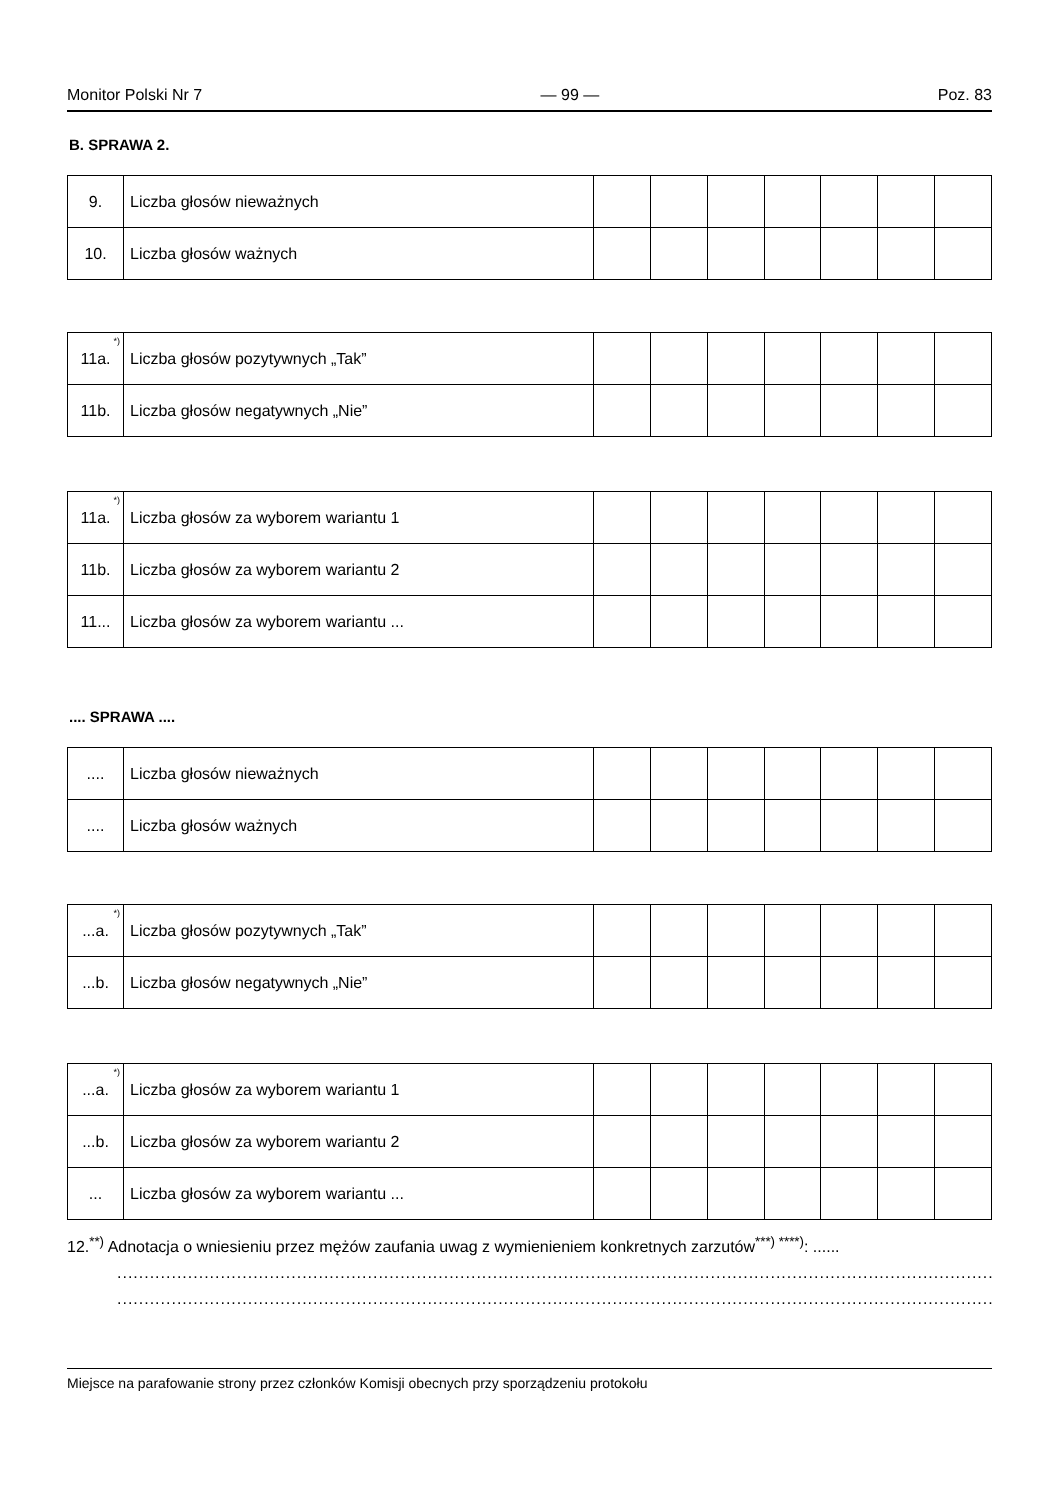Monitor Polski Nr 7 — 99 — Poz. 83
B. SPRAWA 2.
| 9. | Liczba głosów nieważnych | | | | | | | |
| 10. | Liczba głosów ważnych | | | | | | | |
| 11a.<sup>*)</sup> | Liczba głosów pozytywnych „Tak” | | | | | | | |
| 11b. | Liczba głosów negatywnych „Nie” | | | | | | | |
| 11a.<sup>*)</sup> | Liczba głosów za wyborem wariantu 1 | | | | | | | |
| 11b. | Liczba głosów za wyborem wariantu 2 | | | | | | | |
| 11... | Liczba głosów za wyborem wariantu ... | | | | | | | |
.... SPRAWA ....
| .... | Liczba głosów nieważnych | | | | | | | |
| .... | Liczba głosów ważnych | | | | | | | |
| ...a.<sup>*)</sup> | Liczba głosów pozytywnych „Tak” | | | | | | | |
| ...b. | Liczba głosów negatywnych „Nie” | | | | | | | |
| ...a.<sup>*)</sup> | Liczba głosów za wyborem wariantu 1 | | | | | | | |
| ...b. | Liczba głosów za wyborem wariantu 2 | | | | | | | |
| ... | Liczba głosów za wyborem wariantu ... | | | | | | | |
12.<sup>**)</sup> Adnotacja o wniesieniu przez mężów zaufania uwag z wymienieniem konkretnych zarzutów<sup>***) ****)</sup>: ......
.............................................................................................................................................................................................................
.............................................................................................................................................................................................................
Miejsce na parafowanie strony przez członków Komisji obecnych przy sporządzeniu protokołu